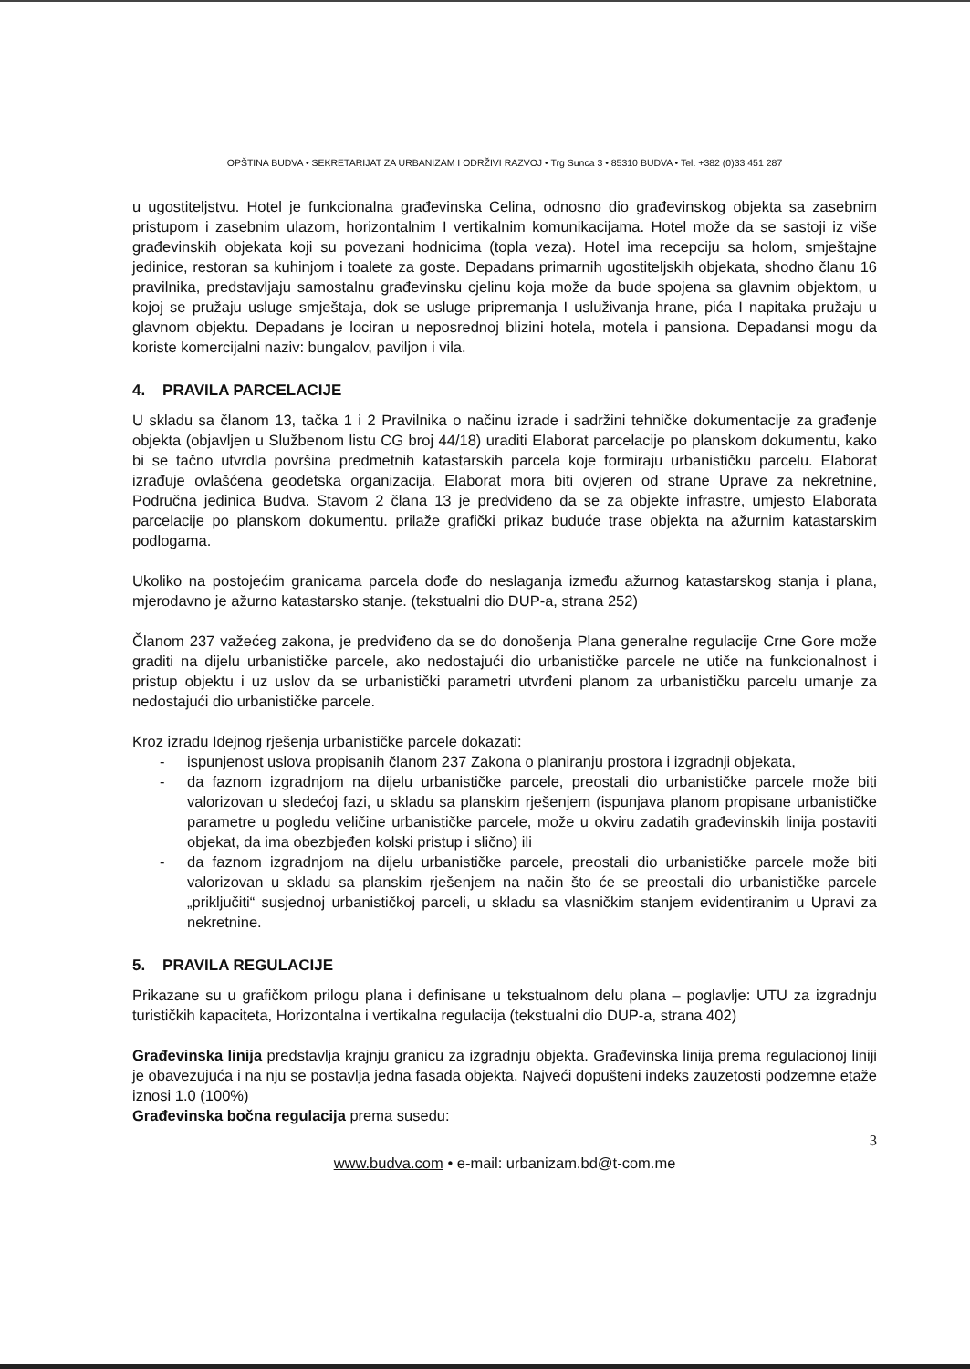OPŠTINA BUDVA • SEKRETARIJAT ZA URBANIZAM I ODRŽIVI RAZVOJ • Trg Sunca 3 • 85310 BUDVA • Tel. +382 (0)33 451 287
u ugostiteljstvu. Hotel je funkcionalna građevinska Celina, odnosno dio građevinskog objekta sa zasebnim pristupom i zasebnim ulazom, horizontalnim I vertikalnim komunikacijama. Hotel može da se sastoji iz više građevinskih objekata koji su povezani hodnicima (topla veza). Hotel ima recepciju sa holom, smještajne jedinice, restoran sa kuhinjom i toalete za goste. Depadans primarnih ugostiteljskih objekata, shodno članu 16 pravilnika, predstavljaju samostalnu građevinsku cjelinu koja može da bude spojena sa glavnim objektom, u kojoj se pružaju usluge smještaja, dok se usluge pripremanja I usluživanja hrane, pića I napitaka pružaju u glavnom objektu. Depadans je lociran u neposrednoj blizini hotela, motela i pansiona. Depadansi mogu da koriste komercijalni naziv: bungalov, paviljon i vila.
4. PRAVILA PARCELACIJE
U skladu sa članom 13, tačka 1 i 2 Pravilnika o načinu izrade i sadržini tehničke dokumentacije za građenje objekta (objavljen u Službenom listu CG broj 44/18) uraditi Elaborat parcelacije po planskom dokumentu, kako bi se tačno utvrdla površina predmetnih katastarskih parcela koje formiraju urbanističku parcelu. Elaborat izrađuje ovlašćena geodetska organizacija. Elaborat mora biti ovjeren od strane Uprave za nekretnine, Područna jedinica Budva. Stavom 2 člana 13 je predviđeno da se za objekte infrastre, umjesto Elaborata parcelacije po planskom dokumentu. prilaže grafički prikaz buduće trase objekta na ažurnim katastarskim podlogama.
Ukoliko na postojećim granicama parcela dođe do neslaganja između ažurnog katastarskog stanja i plana, mjerodavno je ažurno katastarsko stanje. (tekstualni dio DUP-a, strana 252)
Članom 237 važećeg zakona, je predviđeno da se do donošenja Plana generalne regulacije Crne Gore može graditi na dijelu urbanističke parcele, ako nedostajući dio urbanističke parcele ne utiče na funkcionalnost i pristup objektu i uz uslov da se urbanistički parametri utvrđeni planom za urbanističku parcelu umanje za nedostajući dio urbanističke parcele.
Kroz izradu Idejnog rješenja urbanističke parcele dokazati:
- ispunjenost uslova propisanih članom 237 Zakona o planiranju prostora i izgradnji objekata,
- da faznom izgradnjom na dijelu urbanističke parcele, preostali dio urbanističke parcele može biti valorizovan u sledećoj fazi, u skladu sa planskim rješenjem (ispunjava planom propisane urbanističke parametre u pogledu veličine urbanističke parcele, može u okviru zadatih građevinskih linija postaviti objekat, da ima obezbjeđen kolski pristup i slično) ili
- da faznom izgradnjom na dijelu urbanističke parcele, preostali dio urbanističke parcele može biti valorizovan u skladu sa planskim rješenjem na način što će se preostali dio urbanističke parcele „priključiti“ susjednoj urbanističkoj parceli, u skladu sa vlasničkim stanjem evidentiranim u Upravi za nekretnine.
5. PRAVILA REGULACIJE
Prikazane su u grafičkom prilogu plana i definisane u tekstualnom delu plana – poglavlje: UTU za izgradnju turističkih kapaciteta, Horizontalna i vertikalna regulacija (tekstualni dio DUP-a, strana 402)
Građevinska linija predstavlja krajnju granicu za izgradnju objekta. Građevinska linija prema regulacionoj liniji je obavezujuća i na nju se postavlja jedna fasada objekta. Najveći dopušteni indeks zauzetosti podzemne etaže iznosi 1.0 (100%)
Građevinska bočna regulacija prema susedu:
3
www.budva.com • e-mail: urbanizam.bd@t-com.me